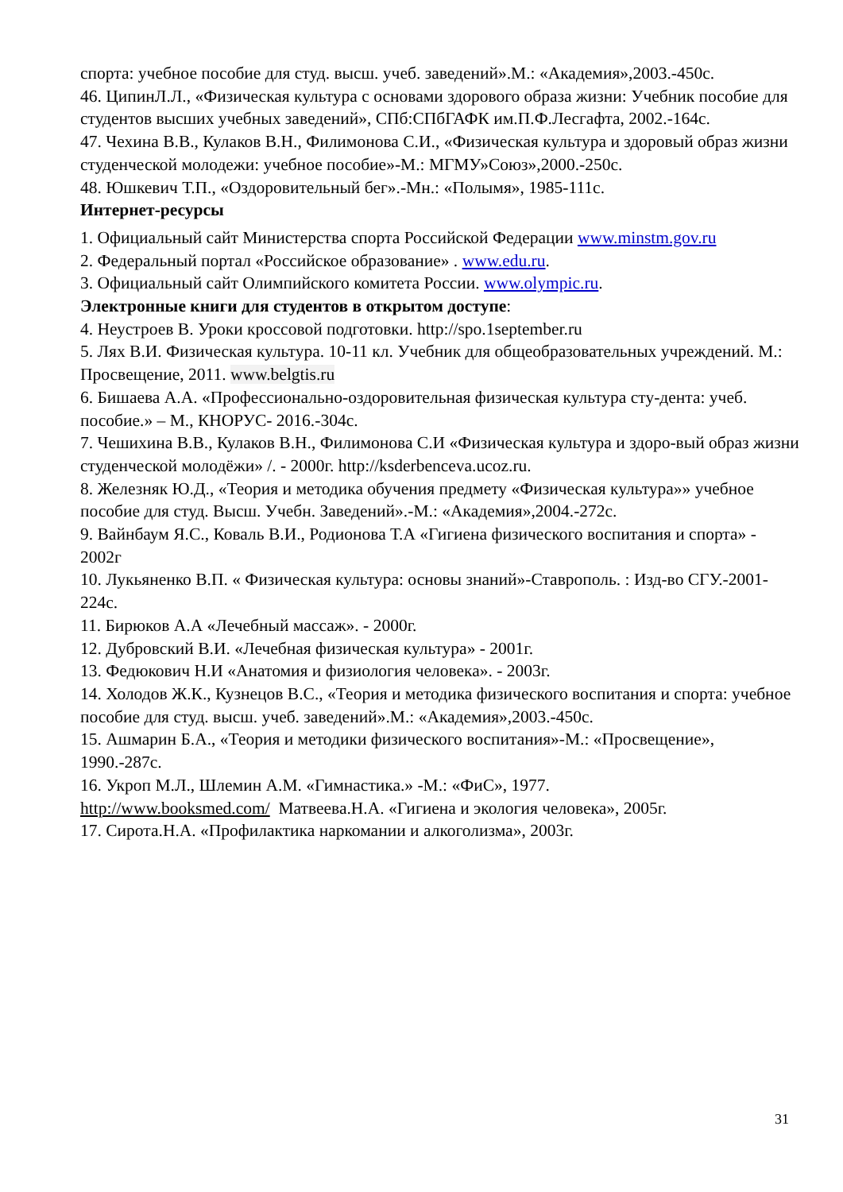спорта: учебное пособие для студ. высш. учеб. заведений».М.: «Академия»,2003.-450с.
46. ЦипинЛ.Л., «Физическая культура с основами здорового образа жизни: Учебник пособие для студентов высших учебных заведений», СПб:СПбГАФК им.П.Ф.Лесгафта, 2002.-164с.
47. Чехина В.В., Кулаков В.Н., Филимонова С.И., «Физическая культура и здоровый образ жизни студенческой молодежи: учебное пособие»-М.: МГМУ»Союз»,2000.-250с.
48. Юшкевич Т.П., «Оздоровительный бег».-Мн.: «Полымя», 1985-111с.
Интернет-ресурсы
1. Официальный сайт Министерства спорта Российской Федерации www.minstm.gov.ru
2. Федеральный портал «Российское образование» . www.edu.ru.
3. Официальный сайт Олимпийского комитета России. www.olympic.ru.
Электронные книги для студентов в открытом доступе:
4. Неустроев В. Уроки кроссовой подготовки. http://spo.1september.ru
5. Лях В.И. Физическая культура. 10-11 кл. Учебник для общеобразовательных учреждений. М.: Просвещение, 2011. www.belgtis.ru
6. Бишаева А.А. «Профессионально-оздоровительная физическая культура сту-дента: учеб. пособие.» – М., КНОРУС- 2016.-304с.
7. Чешихина В.В., Кулаков В.Н., Филимонова С.И «Физическая культура и здоро-вый образ жизни студенческой молодёжи» /. - 2000г. http://ksderbenceva.ucoz.ru.
8. Железняк Ю.Д., «Теория и методика обучения предмету «Физическая культура»» учебное пособие для студ. Высш. Учебн. Заведений».-М.: «Академия»,2004.-272с.
9. Вайнбаум Я.С., Коваль В.И., Родионова Т.А «Гигиена физического воспитания и спорта» - 2002г
10. Лукьяненко В.П. « Физическая культура: основы знаний»-Ставрополь. : Изд-во СГУ.-2001-224с.
11. Бирюков А.А «Лечебный массаж». - 2000г.
12. Дубровский В.И. «Лечебная физическая культура» - 2001г.
13. Федюкович Н.И «Анатомия и физиология человека». - 2003г.
14. Холодов Ж.К., Кузнецов В.С., «Теория и методика физического воспитания и спорта: учебное пособие для студ. высш. учеб. заведений».М.: «Академия»,2003.-450с.
15. Ашмарин Б.А., «Теория и методики физического воспитания»-М.: «Просвещение», 1990.-287с.
16. Укроп М.Л., Шлемин А.М. «Гимнастика.» -М.: «ФиС», 1977.
http://www.booksmed.com/ Матвеева.Н.А. «Гигиена и экология человека», 2005г.
17. Сирота.Н.А. «Профилактика наркомании и алкоголизма», 2003г.
31